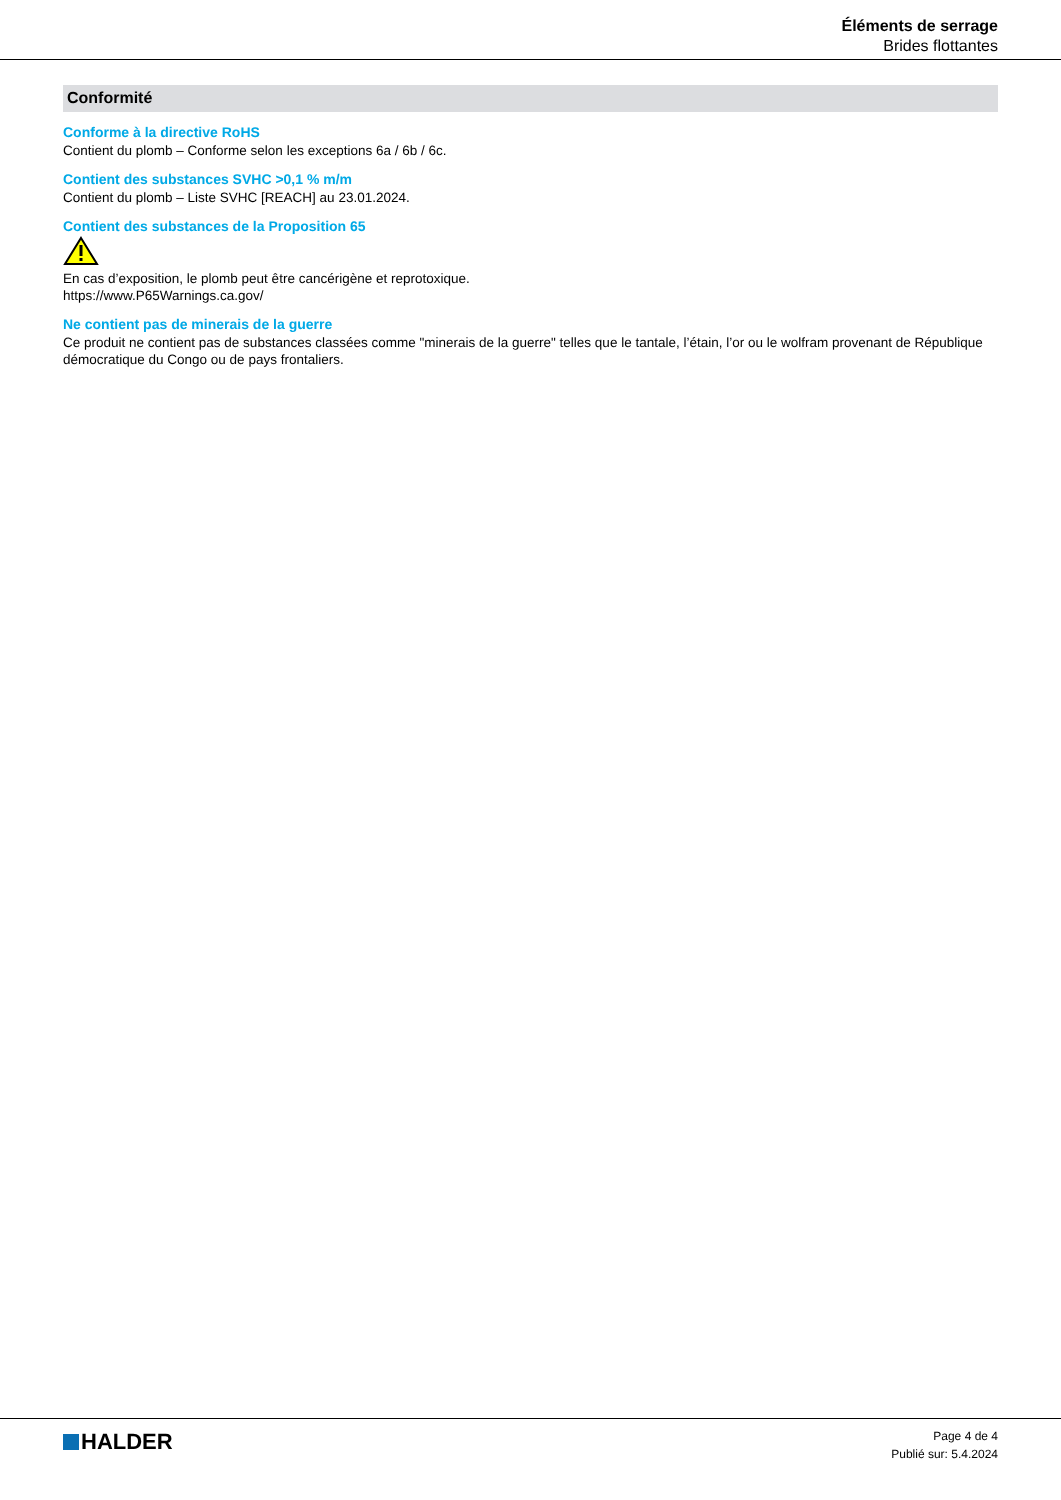Éléments de serrage
Brides flottantes
Conformité
Conforme à la directive RoHS
Contient du plomb – Conforme selon les exceptions 6a / 6b / 6c.
Contient des substances SVHC >0,1 % m/m
Contient du plomb – Liste SVHC [REACH] au 23.01.2024.
Contient des substances de la Proposition 65
En cas d’exposition, le plomb peut être cancérigène et reprotoxique.
https://www.P65Warnings.ca.gov/
Ne contient pas de minerais de la guerre
Ce produit ne contient pas de substances classées comme "minerais de la guerre" telles que le tantale, l’étain, l’or ou le wolfram provenant de République démocratique du Congo ou de pays frontaliers.
HALDER
Page 4 de 4
Publié sur: 5.4.2024